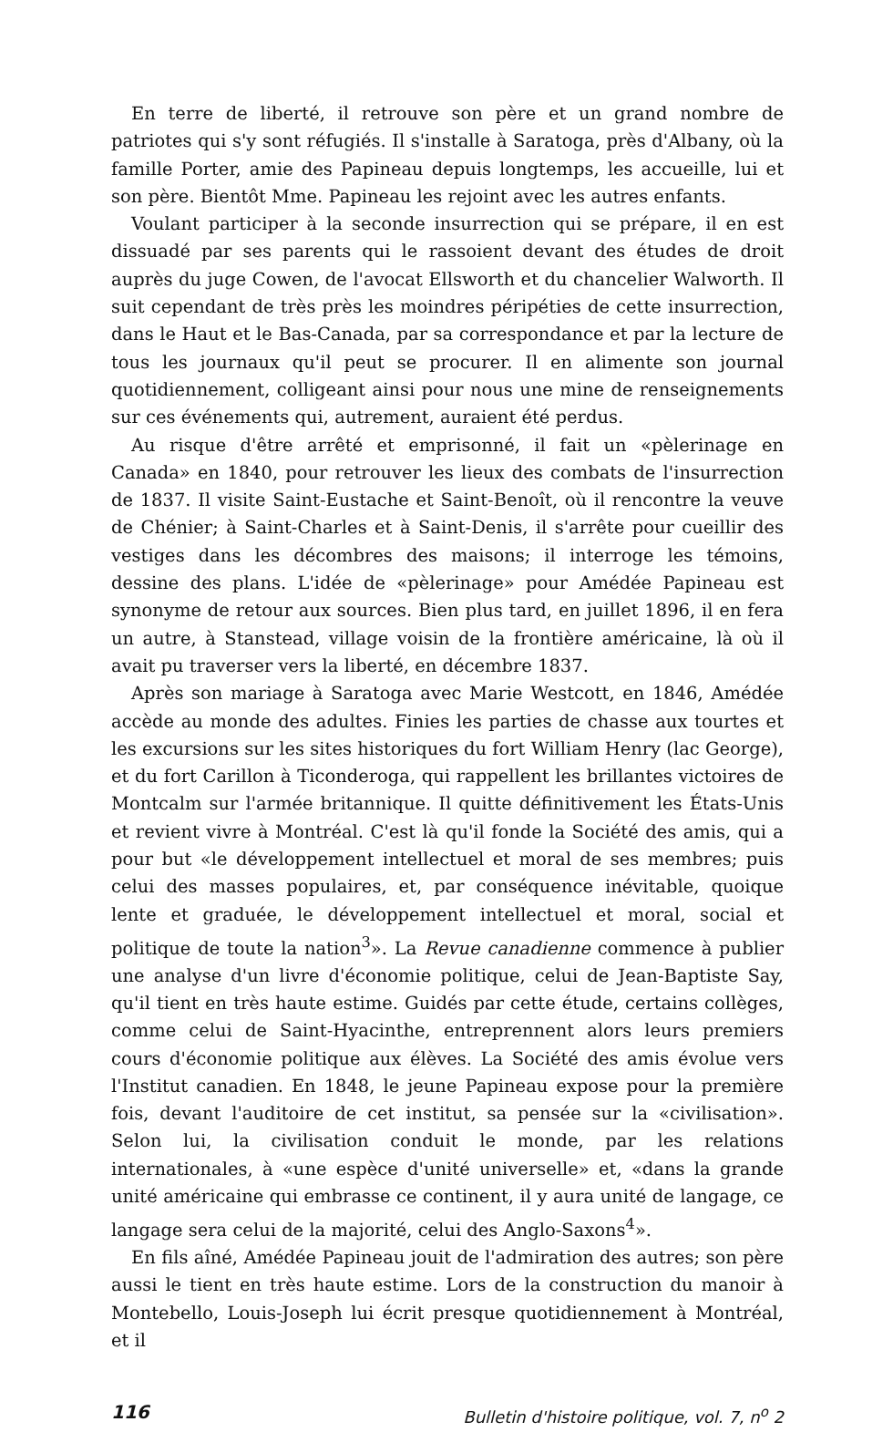En terre de liberté, il retrouve son père et un grand nombre de patriotes qui s'y sont réfugiés. Il s'installe à Saratoga, près d'Albany, où la famille Porter, amie des Papineau depuis longtemps, les accueille, lui et son père. Bientôt Mme. Papineau les rejoint avec les autres enfants.
Voulant participer à la seconde insurrection qui se prépare, il en est dissuadé par ses parents qui le rassoient devant des études de droit auprès du juge Cowen, de l'avocat Ellsworth et du chancelier Walworth. Il suit cependant de très près les moindres péripéties de cette insurrection, dans le Haut et le Bas-Canada, par sa correspondance et par la lecture de tous les journaux qu'il peut se procurer. Il en alimente son journal quotidiennement, colligeant ainsi pour nous une mine de renseignements sur ces événements qui, autrement, auraient été perdus.
Au risque d'être arrêté et emprisonné, il fait un «pèlerinage en Canada» en 1840, pour retrouver les lieux des combats de l'insurrection de 1837. Il visite Saint-Eustache et Saint-Benoît, où il rencontre la veuve de Chénier; à Saint-Charles et à Saint-Denis, il s'arrête pour cueillir des vestiges dans les décombres des maisons; il interroge les témoins, dessine des plans. L'idée de «pèlerinage» pour Amédée Papineau est synonyme de retour aux sources. Bien plus tard, en juillet 1896, il en fera un autre, à Stanstead, village voisin de la frontière américaine, là où il avait pu traverser vers la liberté, en décembre 1837.
Après son mariage à Saratoga avec Marie Westcott, en 1846, Amédée accède au monde des adultes. Finies les parties de chasse aux tourtes et les excursions sur les sites historiques du fort William Henry (lac George), et du fort Carillon à Ticonderoga, qui rappellent les brillantes victoires de Montcalm sur l'armée britannique. Il quitte définitivement les États-Unis et revient vivre à Montréal. C'est là qu'il fonde la Société des amis, qui a pour but «le développement intellectuel et moral de ses membres; puis celui des masses populaires, et, par conséquence inévitable, quoique lente et graduée, le développement intellectuel et moral, social et politique de toute la nation<sup>3</sup>». La Revue canadienne commence à publier une analyse d'un livre d'économie politique, celui de Jean-Baptiste Say, qu'il tient en très haute estime. Guidés par cette étude, certains collèges, comme celui de Saint-Hyacinthe, entreprennent alors leurs premiers cours d'économie politique aux élèves. La Société des amis évolue vers l'Institut canadien. En 1848, le jeune Papineau expose pour la première fois, devant l'auditoire de cet institut, sa pensée sur la «civilisation». Selon lui, la civilisation conduit le monde, par les relations internationales, à «une espèce d'unité universelle» et, «dans la grande unité américaine qui embrasse ce continent, il y aura unité de langage, ce langage sera celui de la majorité, celui des Anglo-Saxons<sup>4</sup>».
En fils aîné, Amédée Papineau jouit de l'admiration des autres; son père aussi le tient en très haute estime. Lors de la construction du manoir à Montebello, Louis-Joseph lui écrit presque quotidiennement à Montréal, et il
116 Bulletin d'histoire politique, vol. 7, n<sup>o</sup> 2